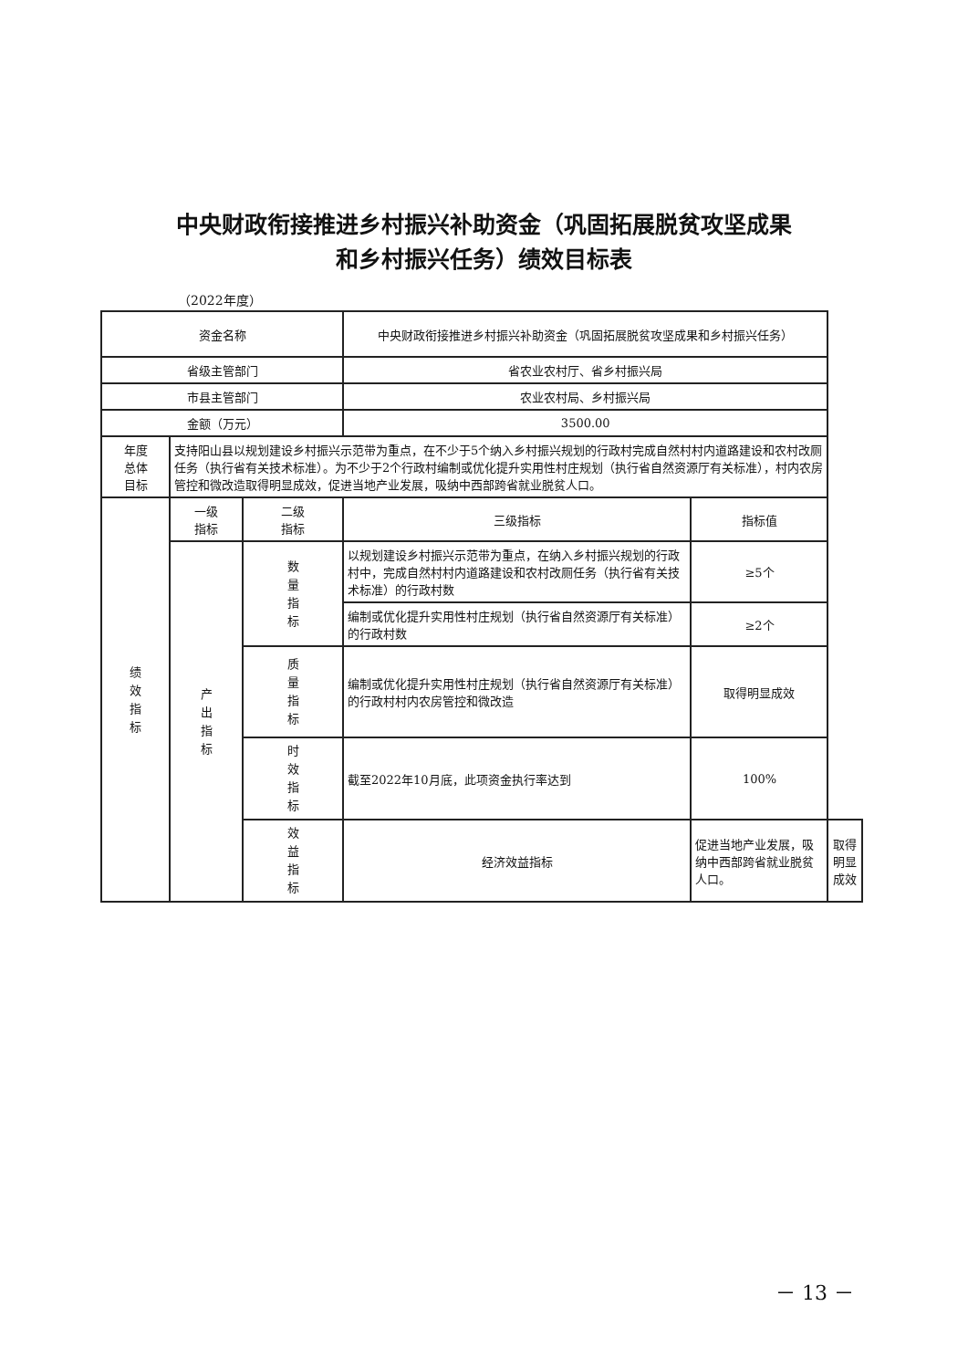中央财政衔接推进乡村振兴补助资金（巩固拓展脱贫攻坚成果
和乡村振兴任务）绩效目标表
（2022年度）
| 资金名称 | | | 中央财政衔接推进乡村振兴补助资金（巩固拓展脱贫攻坚成果和乡村振兴任务） | | |
| 省级主管部门 | | | 省农业农村厅、省乡村振兴局 | | |
| 市县主管部门 | | | 农业农村局、乡村振兴局 | | |
| 金额（万元） | | | 3500.00 | | |
| 年度 总体 目标 | 支持阳山县以规划建设乡村振兴示范带为重点，在不少于5个纳入乡村振兴规划的行政村完成自然村村内道路建设和农村改厕任务（执行省有关技术标准）。为不少于2个行政村编制或优化提升实用性村庄规划（执行省自然资源厅有关标准），村内农房管控和微改造取得明显成效，促进当地产业发展，吸纳中西部跨省就业脱贫人口。 | | | | |
| 绩效指标 | 一级 指标 | 二级 指标 | 三级指标 | 指标值 | |
| | 产出指标 | 数量指标 | 以规划建设乡村振兴示范带为重点，在纳入乡村振兴规划的行政村中，完成自然村村内道路建设和农村改厕任务（执行省有关技术标准）的行政村数 | ≥5个 | |
| | | | 编制或优化提升实用性村庄规划（执行省自然资源厅有关标准）的行政村数 | ≥2个 | |
| | | 质量指标 | 编制或优化提升实用性村庄规划（执行省自然资源厅有关标准）的行政村村内农房管控和微改造 | 取得明显成效 | |
| | | 时效指标 | 截至2022年10月底，此项资金执行率达到 | 100% | |
| | | 效益指标 | 经济效益指标 | 促进当地产业发展，吸纳中西部跨省就业脱贫人口。 | 取得明显成效 |
－ 13 －